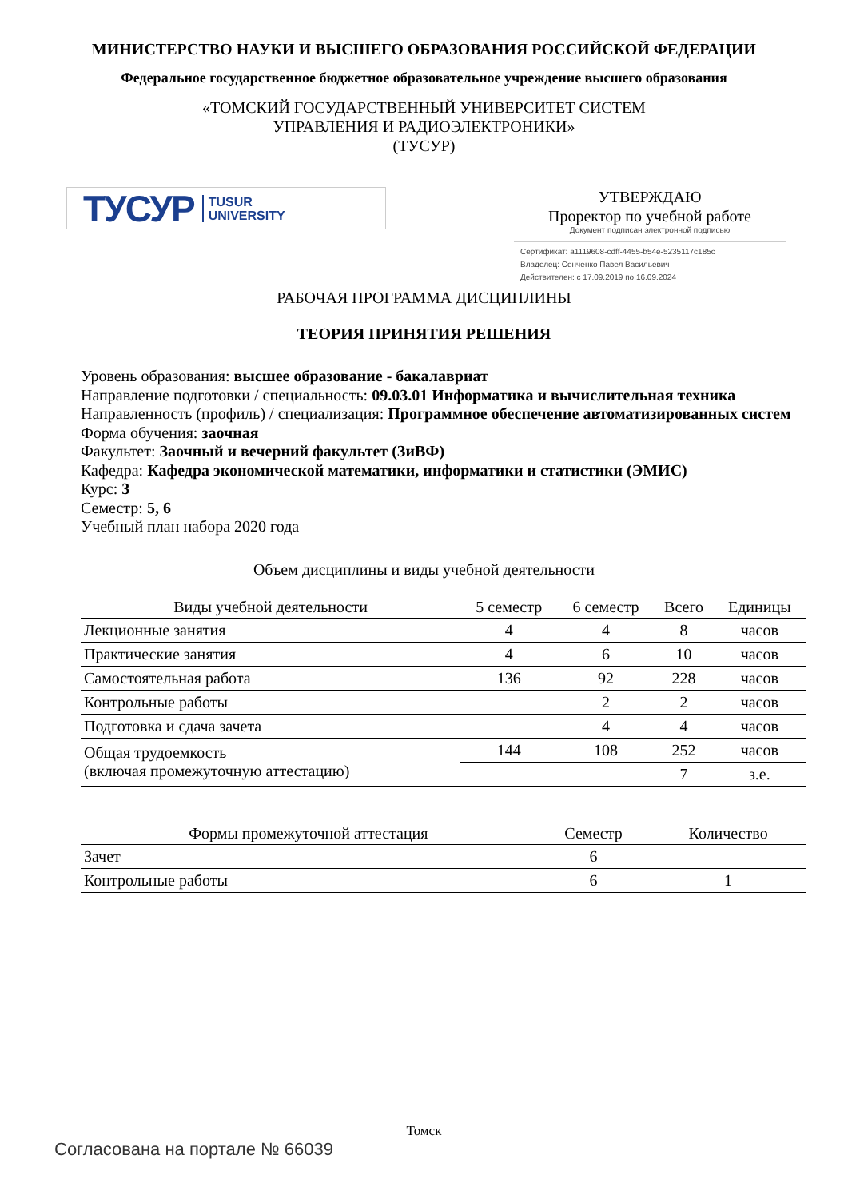МИНИСТЕРСТВО НАУКИ И ВЫСШЕГО ОБРАЗОВАНИЯ РОССИЙСКОЙ ФЕДЕРАЦИИ
Федеральное государственное бюджетное образовательное учреждение высшего образования
«ТОМСКИЙ ГОСУДАРСТВЕННЫЙ УНИВЕРСИТЕТ СИСТЕМ
УПРАВЛЕНИЯ И РАДИОЭЛЕКТРОНИКИ»
(ТУСУР)
ТУСУР TUSUR
UNIVERSITY
УТВЕРЖДАЮ
Проректор по учебной работе
Документ подписан электронной подписью
Сертификат: a1119608-cdff-4455-b54e-5235117c185c
Владелец: Сенченко Павел Васильевич
Действителен: с 17.09.2019 по 16.09.2024
РАБОЧАЯ ПРОГРАММА ДИСЦИПЛИНЫ
ТЕОРИЯ ПРИНЯТИЯ РЕШЕНИЯ
Уровень образования: высшее образование - бакалавриат
Направление подготовки / специальность: 09.03.01 Информатика и вычислительная техника
Направленность (профиль) / специализация: Программное обеспечение автоматизированных систем
Форма обучения: заочная
Факультет: Заочный и вечерний факультет (ЗиВФ)
Кафедра: Кафедра экономической математики, информатики и статистики (ЭМИС)
Курс: 3
Семестр: 5, 6
Учебный план набора 2020 года
Объем дисциплины и виды учебной деятельности
| Виды учебной деятельности | 5 семестр | 6 семестр | Всего | Единицы |
| --- | --- | --- | --- | --- |
| Лекционные занятия | 4 | 4 | 8 | часов |
| Практические занятия | 4 | 6 | 10 | часов |
| Самостоятельная работа | 136 | 92 | 228 | часов |
| Контрольные работы | | 2 | 2 | часов |
| Подготовка и сдача зачета | | 4 | 4 | часов |
| Общая трудоемкость (включая промежуточную аттестацию) | 144 | 108 | 252 | часов |
| | | | 7 | з.е. |
| Формы промежуточной аттестация | Семестр | Количество |
| --- | --- | --- |
| Зачет | 6 | |
| Контрольные работы | 6 | 1 |
Томск
Согласована на портале № 66039